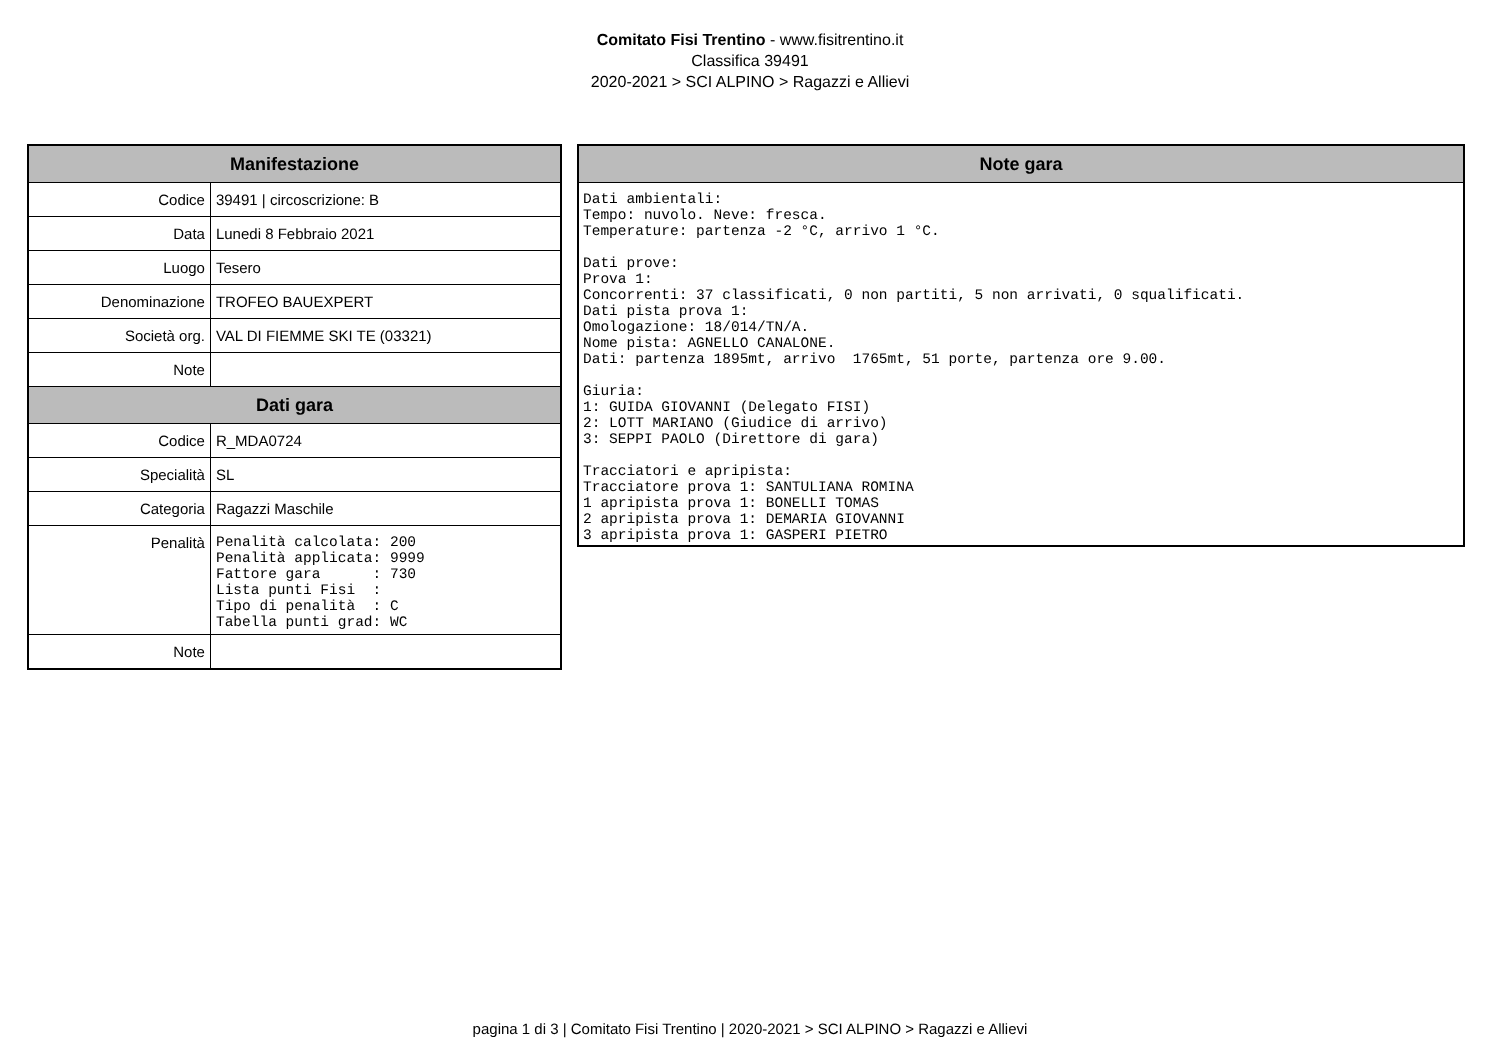Comitato Fisi Trentino - www.fisitrentino.it
Classifica 39491
2020-2021 > SCI ALPINO > Ragazzi e Allievi
| Manifestazione | |
| --- | --- |
| Codice | 39491 / circoscrizione: B |
| Data | Lunedi 8 Febbraio 2021 |
| Luogo | Tesero |
| Denominazione | TROFEO BAUEXPERT |
| Società org. | VAL DI FIEMME SKI TE (03321) |
| Note | |
| Dati gara | |
| Codice | R_MDA0724 |
| Specialità | SL |
| Categoria | Ragazzi Maschile |
| Penalità | Penalità calcolata: 200 Penalità applicata: 9999 Fattore gara : 730 Lista punti Fisi : Tipo di penalità : C Tabella punti grad: WC |
| Note | |
| Note gara |
| --- |
| Dati ambientali: Tempo: nuvolo. Neve: fresca. Temperature: partenza -2 °C, arrivo 1 °C. Dati prove: Prova 1: Concorrenti: 37 classificati, 0 non partiti, 5 non arrivati, 0 squalificati. Dati pista prova 1: Omologazione: 18/014/TN/A. Nome pista: AGNELLO CANALONE. Dati: partenza 1895mt, arrivo 1765mt, 51 porte, partenza ore 9.00. Giuria: 1: GUIDA GIOVANNI (Delegato FISI) 2: LOTT MARIANO (Giudice di arrivo) 3: SEPPI PAOLO (Direttore di gara) Tracciatori e apripista: Tracciatore prova 1: SANTULIANA ROMINA 1 apripista prova 1: BONELLI TOMAS 2 apripista prova 1: DEMARIA GIOVANNI 3 apripista prova 1: GASPERI PIETRO |
pagina 1 di 3 | Comitato Fisi Trentino | 2020-2021 > SCI ALPINO > Ragazzi e Allievi